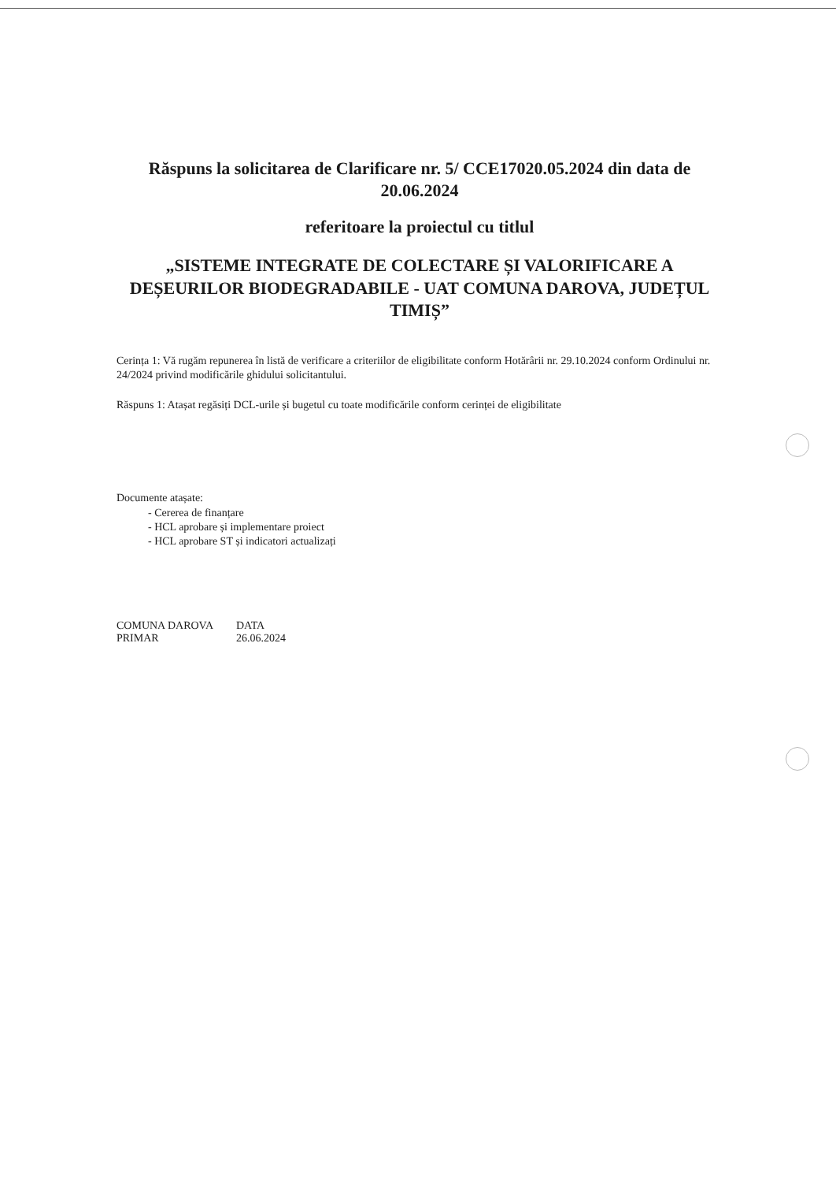Răspuns la solicitarea de Clarificare nr. 5/ CCE17020.05.2024 din data de 20.06.2024
referitoare la proiectul cu titlul
„SISTEME INTEGRATE DE COLECTARE ȘI VALORIFICARE A DEȘEURILOR BIODEGRADABILE - UAT COMUNA DAROVA, JUDEȚUL TIMIȘ”
Cerința 1: Vă rugăm repunerea în listă de verificare a criteriilor de eligibilitate conform Hotărârii nr. 29.10.2024 conform Ordinului nr. 24/2024 privind modificările ghidului solicitantului.
Răspuns 1: Atașat regăsiți DCL-urile și bugetul cu toate modificările conform cerinței de eligibilitate
Documente atașate:
- Cererea de finanțare
- HCL aprobare și implementare proiect
- HCL aprobare ST și indicatori actualizați
COMUNA DAROVA
PRIMAR
DATA
26.06.2024